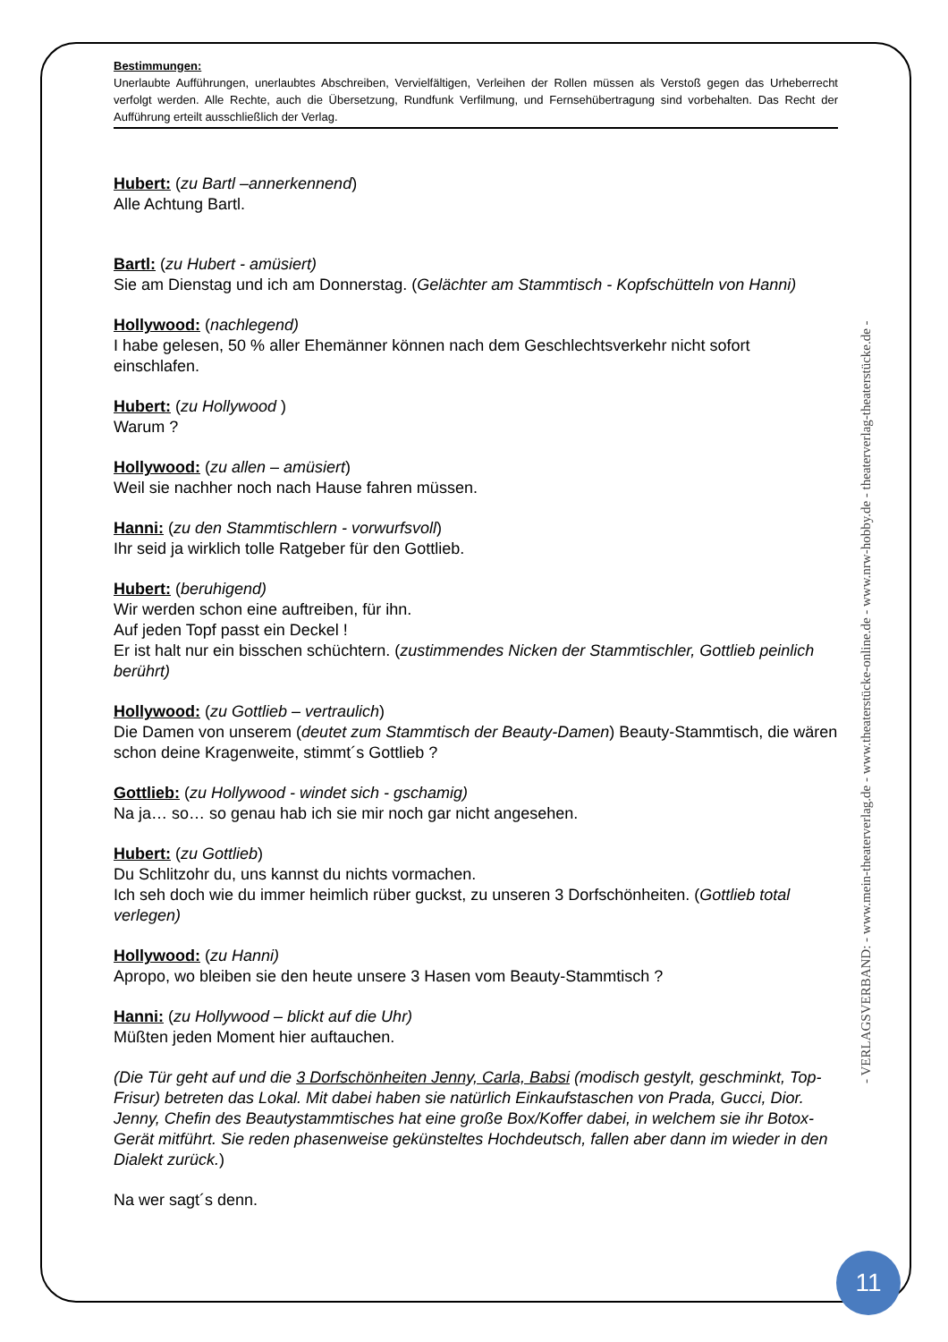Bestimmungen:
Unerlaubte Aufführungen, unerlaubtes Abschreiben, Vervielfältigen, Verleihen der Rollen müssen als Verstoß gegen das Urheberrecht verfolgt werden. Alle Rechte, auch die Übersetzung, Rundfunk Verfilmung, und Fernsehübertragung sind vorbehalten. Das Recht der Aufführung erteilt ausschließlich der Verlag.
Hubert: (zu Bartl –annerkennend)
Alle Achtung Bartl.
Bartl: (zu Hubert - amüsiert)
Sie am Dienstag und ich am Donnerstag. (Gelächter am Stammtisch - Kopfschütteln von Hanni)
Hollywood: (nachlegend)
I habe gelesen, 50 % aller Ehemänner können nach dem Geschlechtsverkehr nicht sofort einschlafen.
Hubert: (zu Hollywood )
Warum ?
Hollywood: (zu allen – amüsiert)
Weil sie nachher noch nach Hause fahren müssen.
Hanni: (zu den Stammtischlern - vorwurfsvoll)
Ihr seid ja wirklich tolle Ratgeber für den Gottlieb.
Hubert: (beruhigend)
Wir werden schon eine auftreiben, für ihn.
Auf jeden Topf passt ein Deckel !
Er ist halt nur ein bisschen schüchtern. (zustimmendes Nicken der Stammtischler, Gottlieb peinlich berührt)
Hollywood: (zu Gottlieb – vertraulich)
Die Damen von unserem (deutet zum Stammtisch der Beauty-Damen) Beauty-Stammtisch, die wären schon deine Kragenweite, stimmt´s Gottlieb ?
Gottlieb: (zu Hollywood - windet sich - gschamig)
Na ja… so… so genau hab ich sie mir noch gar nicht angesehen.
Hubert: (zu Gottlieb)
Du Schlitzohr du, uns kannst du nichts vormachen.
Ich seh doch wie du immer heimlich rüber guckst, zu unseren 3 Dorfschönheiten. (Gottlieb total verlegen)
Hollywood: (zu Hanni)
Apropo, wo bleiben sie den heute unsere 3 Hasen vom Beauty-Stammtisch ?
Hanni: (zu Hollywood – blickt auf die Uhr)
Müßten jeden Moment hier auftauchen.
(Die Tür geht auf und die 3 Dorfschönheiten Jenny, Carla, Babsi (modisch gestylt, geschminkt, Top-Frisur) betreten das Lokal. Mit dabei haben sie natürlich Einkaufstaschen von Prada, Gucci, Dior. Jenny, Chefin des Beautystammtisches hat eine große Box/Koffer dabei, in welchem sie ihr Botox-Gerät mitführt. Sie reden phasenweise gekünsteltes Hochdeutsch, fallen aber dann im wieder in den Dialekt zurück.)
Na wer sagt´s denn.
- VERLAGSVERBAND: - www.mein-theaterverlag.de - www.theaterstücke-online.de - www.nrw-hobby.de - theaterverlag-theaterstücke.de -
11